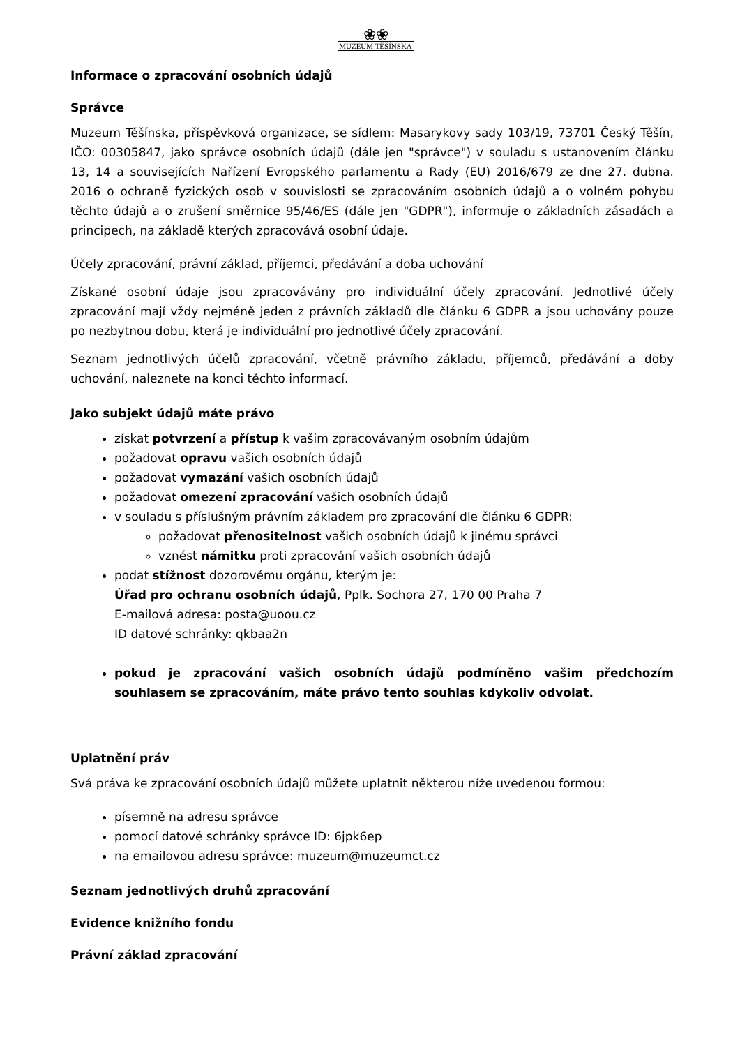❀❀
MUZEUM TĚŠÍNSKA
Informace o zpracování osobních údajů
Správce
Muzeum Těšínska, příspěvková organizace, se sídlem: Masarykovy sady 103/19, 73701 Český Těšín, IČO: 00305847, jako správce osobních údajů (dále jen "správce") v souladu s ustanovením článku 13, 14 a souvisejících Nařízení Evropského parlamentu a Rady (EU) 2016/679 ze dne 27. dubna. 2016 o ochraně fyzických osob v souvislosti se zpracováním osobních údajů a o volném pohybu těchto údajů a o zrušení směrnice 95/46/ES (dále jen "GDPR"), informuje o základních zásadách a principech, na základě kterých zpracovává osobní údaje.
Účely zpracování, právní základ, příjemci, předávání a doba uchování
Získané osobní údaje jsou zpracovávány pro individuální účely zpracování. Jednotlivé účely zpracování mají vždy nejméně jeden z právních základů dle článku 6 GDPR a jsou uchovány pouze po nezbytnou dobu, která je individuální pro jednotlivé účely zpracování.
Seznam jednotlivých účelů zpracování, včetně právního základu, příjemců, předávání a doby uchování, naleznete na konci těchto informací.
Jako subjekt údajů máte právo
získat potvrzení a přístup k vašim zpracovávaným osobním údajům
požadovat opravu vašich osobních údajů
požadovat vymazání vašich osobních údajů
požadovat omezení zpracování vašich osobních údajů
v souladu s příslušným právním základem pro zpracování dle článku 6 GDPR:
požadovat přenositelnost vašich osobních údajů k jinému správci
vznést námitku proti zpracování vašich osobních údajů
podat stížnost dozorovému orgánu, kterým je:
Úřad pro ochranu osobních údajů, Pplk. Sochora 27, 170 00 Praha 7
E-mailová adresa: posta@uoou.cz
ID datové schránky: qkbaa2n
pokud je zpracování vašich osobních údajů podmíněno vašim předchozím souhlasem se zpracováním, máte právo tento souhlas kdykoliv odvolat.
Uplatnění práv
Svá práva ke zpracování osobních údajů můžete uplatnit některou níže uvedenou formou:
písemně na adresu správce
pomocí datové schránky správce ID: 6jpk6ep
na emailovou adresu správce: muzeum@muzeumct.cz
Seznam jednotlivých druhů zpracování
Evidence knižního fondu
Právní základ zpracování